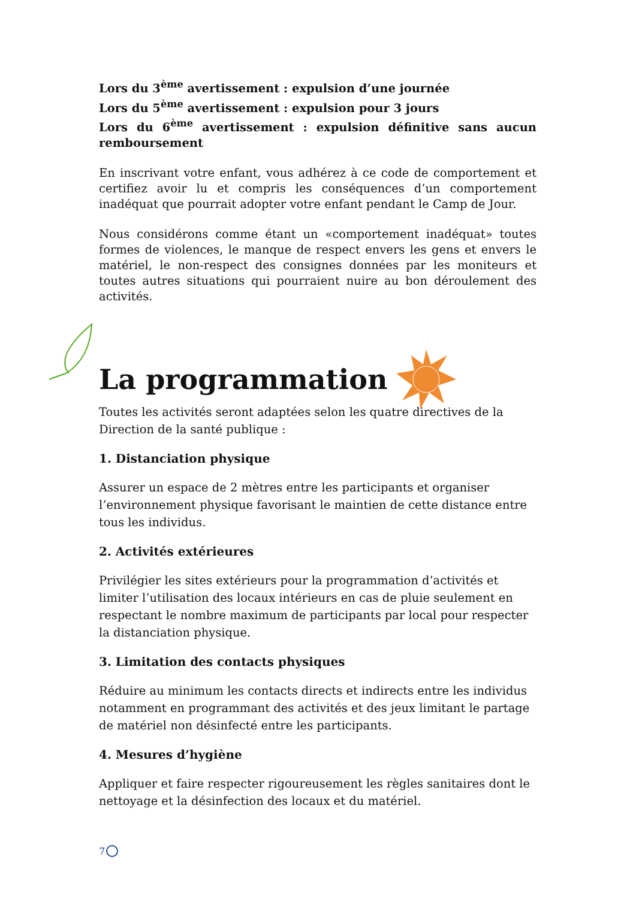Lors du 3<sup>ème</sup> avertissement : expulsion d’une journée
Lors du 5<sup>ème</sup> avertissement : expulsion pour 3 jours
Lors du 6<sup>ème</sup> avertissement : expulsion définitive sans aucun remboursement
En inscrivant votre enfant, vous adhérez à ce code de comportement et certifiez avoir lu et compris les conséquences d’un comportement inadéquat que pourrait adopter votre enfant pendant le Camp de Jour.
Nous considérons comme étant un «comportement inadéquat» toutes formes de violences, le manque de respect envers les gens et envers le matériel, le non-respect des consignes données par les moniteurs et toutes autres situations qui pourraient nuire au bon déroulement des activités.
La programmation
Toutes les activités seront adaptées selon les quatre directives de la Direction de la santé publique :
1. Distanciation physique
Assurer un espace de 2 mètres entre les participants et organiser l’environnement physique favorisant le maintien de cette distance entre tous les individus.
2. Activités extérieures
Privilégier les sites extérieurs pour la programmation d’activités et limiter l’utilisation des locaux intérieurs en cas de pluie seulement en respectant le nombre maximum de participants par local pour respecter la distanciation physique.
3. Limitation des contacts physiques
Réduire au minimum les contacts directs et indirects entre les individus notamment en programmant des activités et des jeux limitant le partage de matériel non désinfecté entre les participants.
4. Mesures d’hygiène
Appliquer et faire respecter rigoureusement les règles sanitaires dont le nettoyage et la désinfection des locaux et du matériel.
7